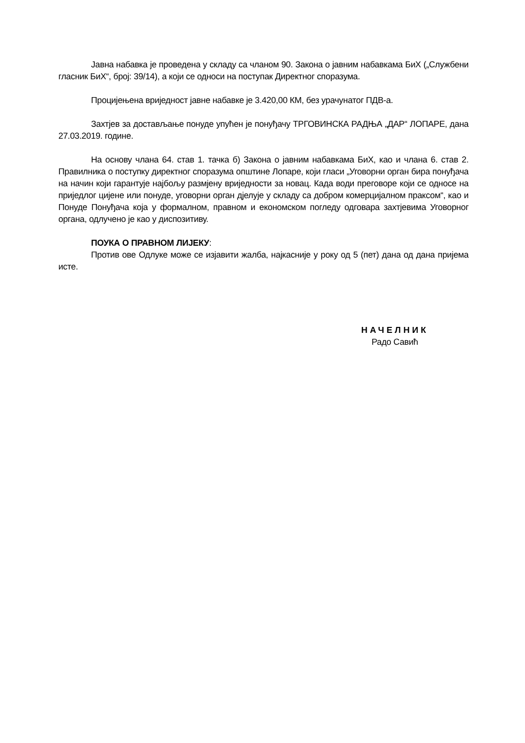Јавна набавка је проведена у складу са чланом 90. Закона о јавним набавкама БиХ („Службени гласник БиХ“, број: 39/14), а који се односи на поступак Директног споразума.
Процијењена вриједност јавне набавке је 3.420,00 КМ, без урачунатог ПДВ-а.
Захтјев за достављање понуде упућен је понуђачу ТРГОВИНСКА РАДЊА „ДАР“ ЛОПАРЕ, дана 27.03.2019. године.
На основу члана 64. став 1. тачка б) Закона о јавним набавкама БиХ, као и члана 6. став 2. Правилника о поступку директног споразума општине Лопаре, који гласи „Уговорни орган бира понуђача на начин који гарантује најбољу размјену вриједности за новац. Када води преговоре који се односе на приједлог цијене или понуде, уговорни орган дјелује у складу са добром комерцијалном праксом“, као и Понуде Понуђача која у формалном, правном и економском погледу одговара захтјевима Уговорног органа, одлучено је као у диспозитиву.
ПОУКА О ПРАВНОМ ЛИЈЕКУ:
Против ове Одлуке може се изјавити жалба, најкасније у року од 5 (пет) дана од дана пријема исте.
НАЧЕЛНИК
Радо Савић